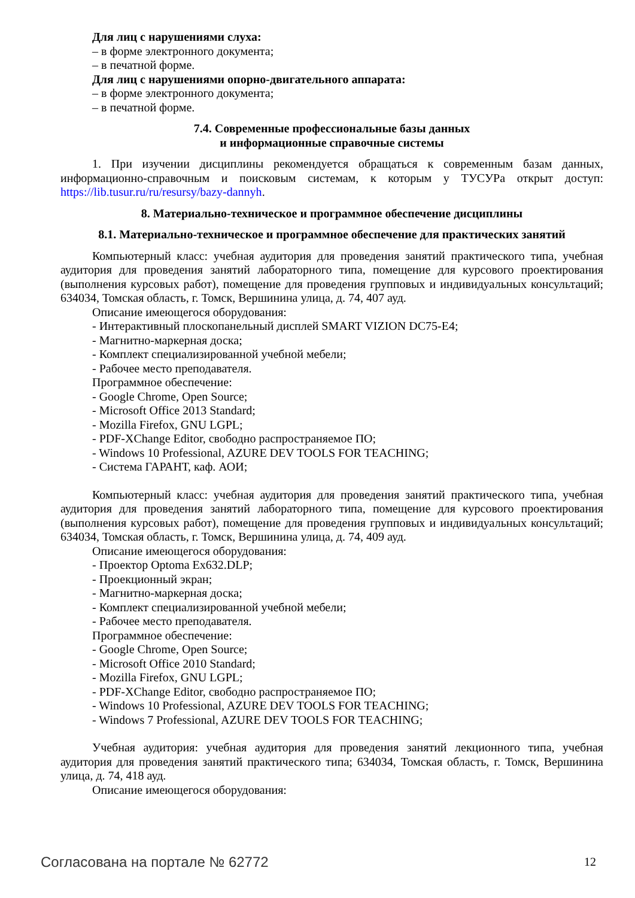Для лиц с нарушениями слуха:
– в форме электронного документа;
– в печатной форме.
Для лиц с нарушениями опорно-двигательного аппарата:
– в форме электронного документа;
– в печатной форме.
7.4. Современные профессиональные базы данных
и информационные справочные системы
1. При изучении дисциплины рекомендуется обращаться к современным базам данных, информационно-справочным и поисковым системам, к которым у ТУСУРа открыт доступ: https://lib.tusur.ru/ru/resursy/bazy-dannyh.
8. Материально-техническое и программное обеспечение дисциплины
8.1. Материально-техническое и программное обеспечение для практических занятий
Компьютерный класс: учебная аудитория для проведения занятий практического типа, учебная аудитория для проведения занятий лабораторного типа, помещение для курсового проектирования (выполнения курсовых работ), помещение для проведения групповых и индивидуальных консультаций; 634034, Томская область, г. Томск, Вершинина улица, д. 74, 407 ауд.
Описание имеющегося оборудования:
- Интерактивный плоскопанельный дисплей SMART VIZION DC75-E4;
- Магнитно-маркерная доска;
- Комплект специализированной учебной мебели;
- Рабочее место преподавателя.
Программное обеспечение:
- Google Chrome, Open Source;
- Microsoft Office 2013 Standard;
- Mozilla Firefox, GNU LGPL;
- PDF-XChange Editor, свободно распространяемое ПО;
- Windows 10 Professional, AZURE DEV TOOLS FOR TEACHING;
- Система ГАРАНТ, каф. АОИ;
Компьютерный класс: учебная аудитория для проведения занятий практического типа, учебная аудитория для проведения занятий лабораторного типа, помещение для курсового проектирования (выполнения курсовых работ), помещение для проведения групповых и индивидуальных консультаций; 634034, Томская область, г. Томск, Вершинина улица, д. 74, 409 ауд.
Описание имеющегося оборудования:
- Проектор Optoma Ex632.DLP;
- Проекционный экран;
- Магнитно-маркерная доска;
- Комплект специализированной учебной мебели;
- Рабочее место преподавателя.
Программное обеспечение:
- Google Chrome, Open Source;
- Microsoft Office 2010 Standard;
- Mozilla Firefox, GNU LGPL;
- PDF-XChange Editor, свободно распространяемое ПО;
- Windows 10 Professional, AZURE DEV TOOLS FOR TEACHING;
- Windows 7 Professional, AZURE DEV TOOLS FOR TEACHING;
Учебная аудитория: учебная аудитория для проведения занятий лекционного типа, учебная аудитория для проведения занятий практического типа; 634034, Томская область, г. Томск, Вершинина улица, д. 74, 418 ауд.
Описание имеющегося оборудования:
Согласована на портале № 62772 12